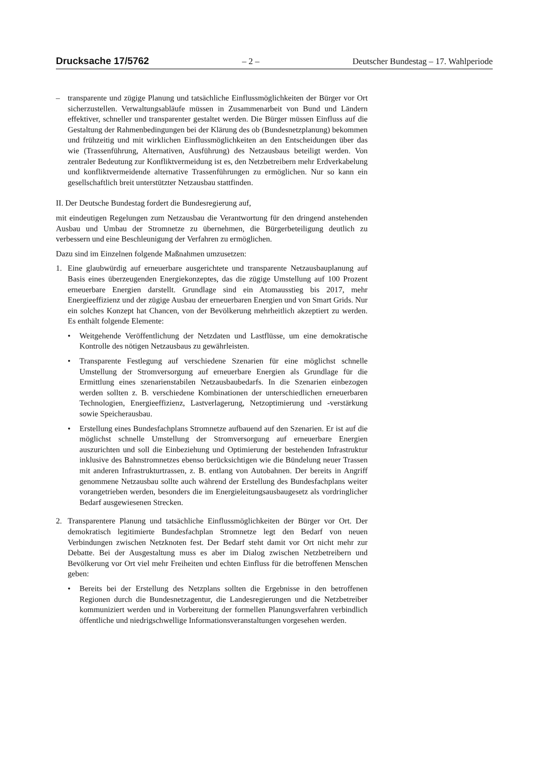Drucksache 17/5762 – 2 – Deutscher Bundestag – 17. Wahlperiode
– transparente und zügige Planung und tatsächliche Einflussmöglichkeiten der Bürger vor Ort sicherzustellen. Verwaltungsabläufe müssen in Zusammenarbeit von Bund und Ländern effektiver, schneller und transparenter gestaltet werden. Die Bürger müssen Einfluss auf die Gestaltung der Rahmenbedingungen bei der Klärung des ob (Bundesnetzplanung) bekommen und frühzeitig und mit wirklichen Einflussmöglichkeiten an den Entscheidungen über das wie (Trassenführung, Alternativen, Ausführung) des Netzausbaus beteiligt werden. Von zentraler Bedeutung zur Konfliktvermeidung ist es, den Netzbetreibern mehr Erdverkabelung und konfliktvermeidende alternative Trassenführungen zu ermöglichen. Nur so kann ein gesellschaftlich breit unterstützter Netzausbau stattfinden.
II. Der Deutsche Bundestag fordert die Bundesregierung auf,
mit eindeutigen Regelungen zum Netzausbau die Verantwortung für den dringend anstehenden Ausbau und Umbau der Stromnetze zu übernehmen, die Bürgerbeteiligung deutlich zu verbessern und eine Beschleunigung der Verfahren zu ermöglichen.
Dazu sind im Einzelnen folgende Maßnahmen umzusetzen:
1. Eine glaubwürdig auf erneuerbare ausgerichtete und transparente Netzausbauplanung auf Basis eines überzeugenden Energiekonzeptes, das die zügige Umstellung auf 100 Prozent erneuerbare Energien darstellt. Grundlage sind ein Atomausstieg bis 2017, mehr Energieeffizienz und der zügige Ausbau der erneuerbaren Energien und von Smart Grids. Nur ein solches Konzept hat Chancen, von der Bevölkerung mehrheitlich akzeptiert zu werden. Es enthält folgende Elemente:
• Weitgehende Veröffentlichung der Netzdaten und Lastflüsse, um eine demokratische Kontrolle des nötigen Netzausbaus zu gewährleisten.
• Transparente Festlegung auf verschiedene Szenarien für eine möglichst schnelle Umstellung der Stromversorgung auf erneuerbare Energien als Grundlage für die Ermittlung eines szenarienstabilen Netzausbaubedarfs. In die Szenarien einbezogen werden sollten z. B. verschiedene Kombinationen der unterschiedlichen erneuerbaren Technologien, Energieeffizienz, Lastverlagerung, Netzoptimierung und -verstärkung sowie Speicherausbau.
• Erstellung eines Bundesfachplans Stromnetze aufbauend auf den Szenarien. Er ist auf die möglichst schnelle Umstellung der Stromversorgung auf erneuerbare Energien auszurichten und soll die Einbeziehung und Optimierung der bestehenden Infrastruktur inklusive des Bahnstromnetzes ebenso berücksichtigen wie die Bündelung neuer Trassen mit anderen Infrastrukturtrassen, z. B. entlang von Autobahnen. Der bereits in Angriff genommene Netzausbau sollte auch während der Erstellung des Bundesfachplans weiter vorangetrieben werden, besonders die im Energieleitungsausbaugesetz als vordringlicher Bedarf ausgewiesenen Strecken.
2. Transparentere Planung und tatsächliche Einflussmöglichkeiten der Bürger vor Ort. Der demokratisch legitimierte Bundesfachplan Stromnetze legt den Bedarf von neuen Verbindungen zwischen Netzknoten fest. Der Bedarf steht damit vor Ort nicht mehr zur Debatte. Bei der Ausgestaltung muss es aber im Dialog zwischen Netzbetreibern und Bevölkerung vor Ort viel mehr Freiheiten und echten Einfluss für die betroffenen Menschen geben:
• Bereits bei der Erstellung des Netzplans sollten die Ergebnisse in den betroffenen Regionen durch die Bundesnetzagentur, die Landesregierungen und die Netzbetreiber kommuniziert werden und in Vorbereitung der formellen Planungsverfahren verbindlich öffentliche und niedrigschwellige Informationsveranstaltungen vorgesehen werden.